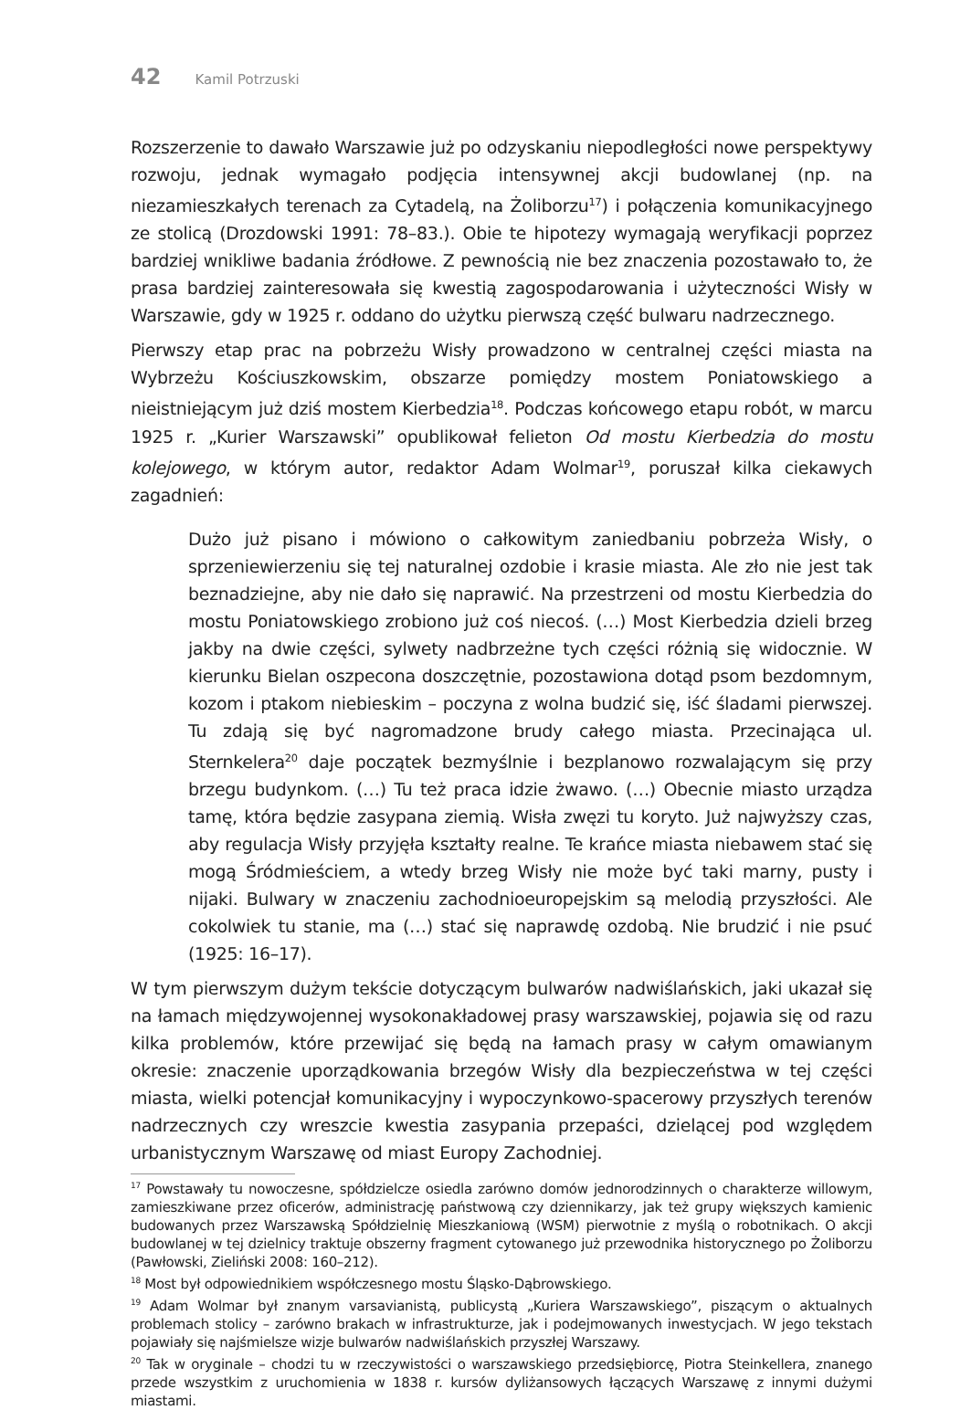42 Kamil Potrzuski
Rozszerzenie to dawało Warszawie już po odzyskaniu niepodległości nowe perspektywy rozwoju, jednak wymagało podjęcia intensywnej akcji budowlanej (np. na niezamieszkałych terenach za Cytadelą, na Żoliborzu<sup>17</sup>) i połączenia komunikacyjnego ze stolicą (Drozdowski 1991: 78–83.). Obie te hipotezy wymagają weryfikacji poprzez bardziej wnikliwe badania źródłowe. Z pewnością nie bez znaczenia pozostawało to, że prasa bardziej zainteresowała się kwestią zagospodarowania i użyteczności Wisły w Warszawie, gdy w 1925 r. oddano do użytku pierwszą część bulwaru nadrzecznego.
Pierwszy etap prac na pobrzeżu Wisły prowadzono w centralnej części miasta na Wybrzeżu Kościuszkowskim, obszarze pomiędzy mostem Poniatowskiego a nieistniejącym już dziś mostem Kierbedzia<sup>18</sup>. Podczas końcowego etapu robót, w marcu 1925 r. „Kurier Warszawski” opublikował felieton Od mostu Kierbedzia do mostu kolejowego, w którym autor, redaktor Adam Wolmar<sup>19</sup>, poruszał kilka ciekawych zagadnień:
Dużo już pisano i mówiono o całkowitym zaniedbaniu pobrzeża Wisły, o sprzeniewierzeniu się tej naturalnej ozdobie i krasie miasta. Ale zło nie jest tak beznadziejne, aby nie dało się naprawić. Na przestrzeni od mostu Kierbedzia do mostu Poniatowskiego zrobiono już coś niecoś. (…) Most Kierbedzia dzieli brzeg jakby na dwie części, sylwety nadbrzeżne tych części różnią się widocznie. W kierunku Bielan oszpecona doszczętnie, pozostawiona dotąd psom bezdomnym, kozom i ptakom niebieskim – poczyna z wolna budzić się, iść śladami pierwszej. Tu zdają się być nagromadzone brudy całego miasta. Przecinająca ul. Sternkelera<sup>20</sup> daje początek bezmyślnie i bezplanowo rozwalającym się przy brzegu budynkom. (…) Tu też praca idzie żwawo. (…) Obecnie miasto urządza tamę, która będzie zasypana ziemią. Wisła zwęzi tu koryto. Już najwyższy czas, aby regulacja Wisły przyjęła kształty realne. Te krańce miasta niebawem stać się mogą Śródmieściem, a wtedy brzeg Wisły nie może być taki marny, pusty i nijaki. Bulwary w znaczeniu zachodnioeuropejskim są melodią przyszłości. Ale cokolwiek tu stanie, ma (…) stać się naprawdę ozdobą. Nie brudzić i nie psuć (1925: 16–17).
W tym pierwszym dużym tekście dotyczącym bulwarów nadwiślańskich, jaki ukazał się na łamach międzywojennej wysokonakładowej prasy warszawskiej, pojawia się od razu kilka problemów, które przewijać się będą na łamach prasy w całym omawianym okresie: znaczenie uporządkowania brzegów Wisły dla bezpieczeństwa w tej części miasta, wielki potencjał komunikacyjny i wypoczynkowo-spacerowy przyszłych terenów nadrzecznych czy wreszcie kwestia zasypania przepaści, dzielącej pod względem urbanistycznym Warszawę od miast Europy Zachodniej.
<sup>17</sup> Powstawały tu nowoczesne, spółdzielcze osiedla zarówno domów jednorodzinnych o charakterze willowym, zamieszkiwane przez oficerów, administrację państwową czy dziennikarzy, jak też grupy większych kamienic budowanych przez Warszawską Spółdzielnię Mieszkaniową (WSM) pierwotnie z myślą o robotnikach. O akcji budowlanej w tej dzielnicy traktuje obszerny fragment cytowanego już przewodnika historycznego po Żoliborzu (Pawłowski, Zieliński 2008: 160–212).
<sup>18</sup> Most był odpowiednikiem współczesnego mostu Śląsko-Dąbrowskiego.
<sup>19</sup> Adam Wolmar był znanym varsavianistą, publicystą „Kuriera Warszawskiego”, piszącym o aktualnych problemach stolicy – zarówno brakach w infrastrukturze, jak i podejmowanych inwestycjach. W jego tekstach pojawiały się najśmielsze wizje bulwarów nadwiślańskich przyszłej Warszawy.
<sup>20</sup> Tak w oryginale – chodzi tu w rzeczywistości o warszawskiego przedsiębiorcę, Piotra Steinkellera, znanego przede wszystkim z uruchomienia w 1838 r. kursów dyliżansowych łączących Warszawę z innymi dużymi miastami.